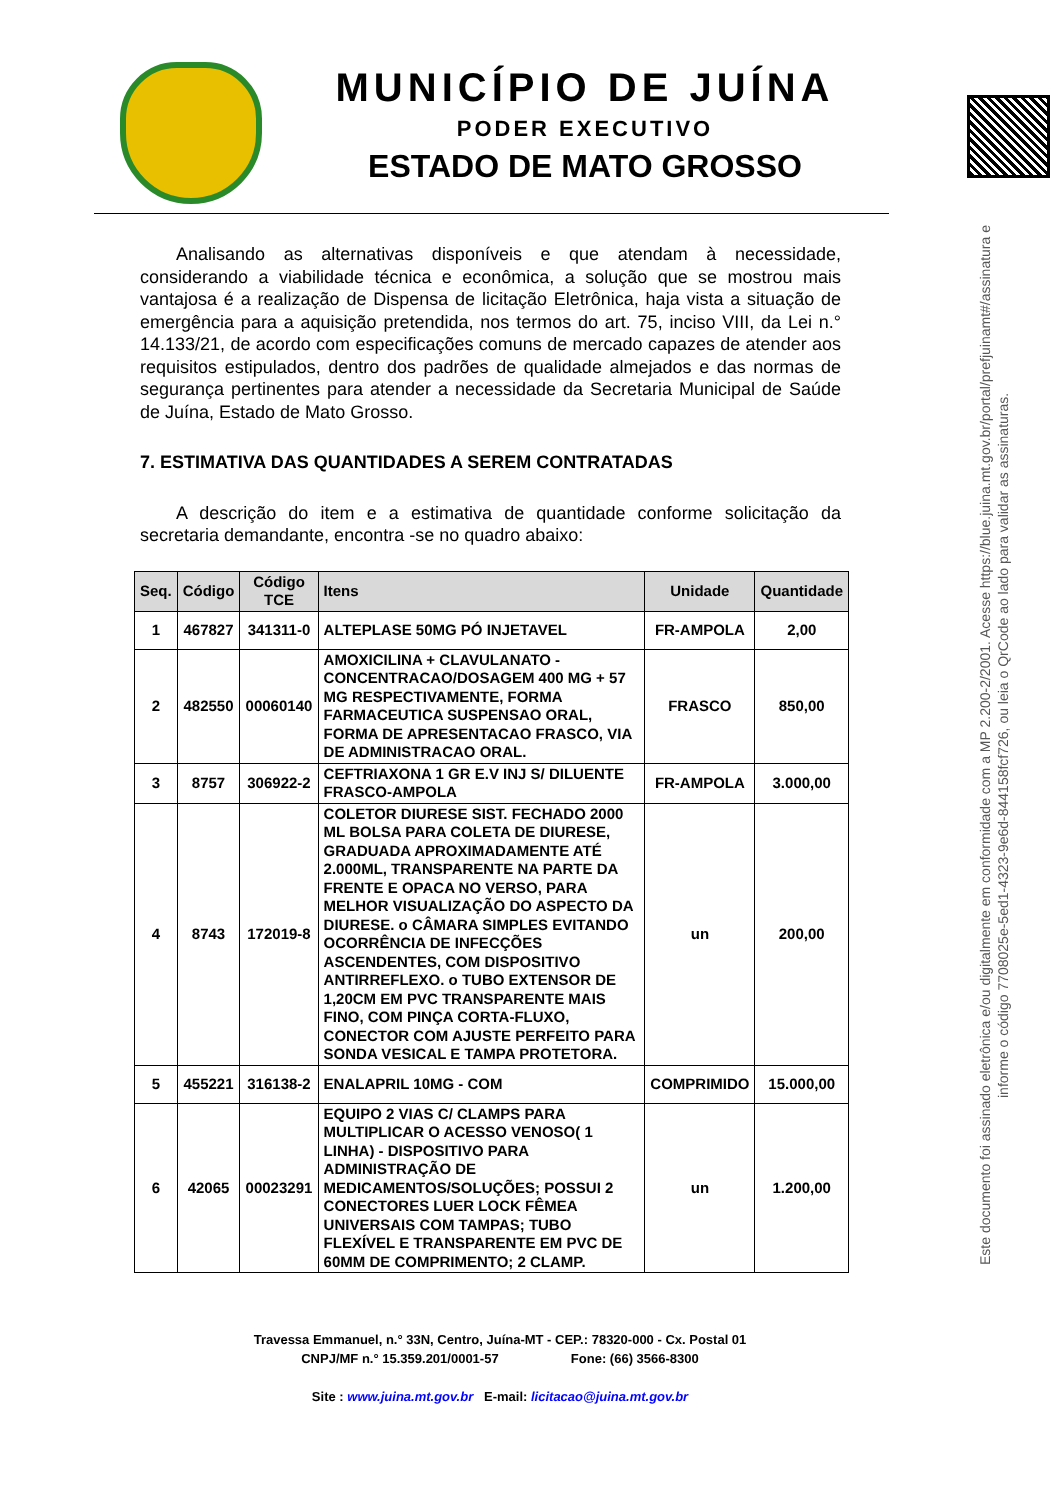MUNICÍPIO DE JUÍNA
PODER EXECUTIVO
ESTADO DE MATO GROSSO
Analisando as alternativas disponíveis e que atendam à necessidade, considerando a viabilidade técnica e econômica, a solução que se mostrou mais vantajosa é a realização de Dispensa de licitação Eletrônica, haja vista a situação de emergência para a aquisição pretendida, nos termos do art. 75, inciso VIII, da Lei n.° 14.133/21, de acordo com especificações comuns de mercado capazes de atender aos requisitos estipulados, dentro dos padrões de qualidade almejados e das normas de segurança pertinentes para atender a necessidade da Secretaria Municipal de Saúde de Juína, Estado de Mato Grosso.
7. ESTIMATIVA DAS QUANTIDADES A SEREM CONTRATADAS
A descrição do item e a estimativa de quantidade conforme solicitação da secretaria demandante, encontra -se no quadro abaixo:
| Seq. | Código | Código TCE | Itens | Unidade | Quantidade |
| --- | --- | --- | --- | --- | --- |
| 1 | 467827 | 341311-0 | ALTEPLASE 50MG PÓ INJETAVEL | FR-AMPOLA | 2,00 |
| 2 | 482550 | 00060140 | AMOXICILINA + CLAVULANATO - CONCENTRACAO/DOSAGEM 400 MG + 57 MG RESPECTIVAMENTE, FORMA FARMACEUTICA SUSPENSAO ORAL, FORMA DE APRESENTACAO FRASCO, VIA DE ADMINISTRACAO ORAL. | FRASCO | 850,00 |
| 3 | 8757 | 306922-2 | CEFTRIAXONA 1 GR E.V INJ S/ DILUENTE FRASCO-AMPOLA | FR-AMPOLA | 3.000,00 |
| 4 | 8743 | 172019-8 | COLETOR DIURESE SIST. FECHADO 2000 ML BOLSA PARA COLETA DE DIURESE, GRADUADA APROXIMADAMENTE ATÉ 2.000ML, TRANSPARENTE NA PARTE DA FRENTE E OPACA NO VERSO, PARA MELHOR VISUALIZAÇÃO DO ASPECTO DA DIURESE. o CÂMARA SIMPLES EVITANDO OCORRÊNCIA DE INFECÇÕES ASCENDENTES, COM DISPOSITIVO ANTIRREFLEXO. o TUBO EXTENSOR DE 1,20CM EM PVC TRANSPARENTE MAIS FINO, COM PINÇA CORTA-FLUXO, CONECTOR COM AJUSTE PERFEITO PARA SONDA VESICAL E TAMPA PROTETORA. | un | 200,00 |
| 5 | 455221 | 316138-2 | ENALAPRIL 10MG - COM | COMPRIMIDO | 15.000,00 |
| 6 | 42065 | 00023291 | EQUIPO 2 VIAS C/ CLAMPS PARA MULTIPLICAR O ACESSO VENOSO( 1 LINHA) - DISPOSITIVO PARA ADMINISTRAÇÃO DE MEDICAMENTOS/SOLUÇÕES; POSSUI 2 CONECTORES LUER LOCK FÊMEA UNIVERSAIS COM TAMPAS; TUBO FLEXÍVEL E TRANSPARENTE EM PVC DE 60MM DE COMPRIMENTO; 2 CLAMP. | un | 1.200,00 |
Travessa Emmanuel, n.° 33N, Centro, Juína-MT - CEP.: 78320-000 - Cx. Postal 01
CNPJ/MF n.° 15.359.201/0001-57 Fone: (66) 3566-8300
Site : www.juina.mt.gov.br E-mail: licitacao@juina.mt.gov.br
Este documento foi assinado eletrônica e/ou digitalmente em conformidade com a MP 2.200-2/2001. Acesse https://blue.juina.mt.gov.br/portal/prefjuinamt#/assinatura e informe o código 7708025e-5ed1-4323-9e6d-844158fcf726, ou leia o QrCode ao lado para validar as assinaturas.